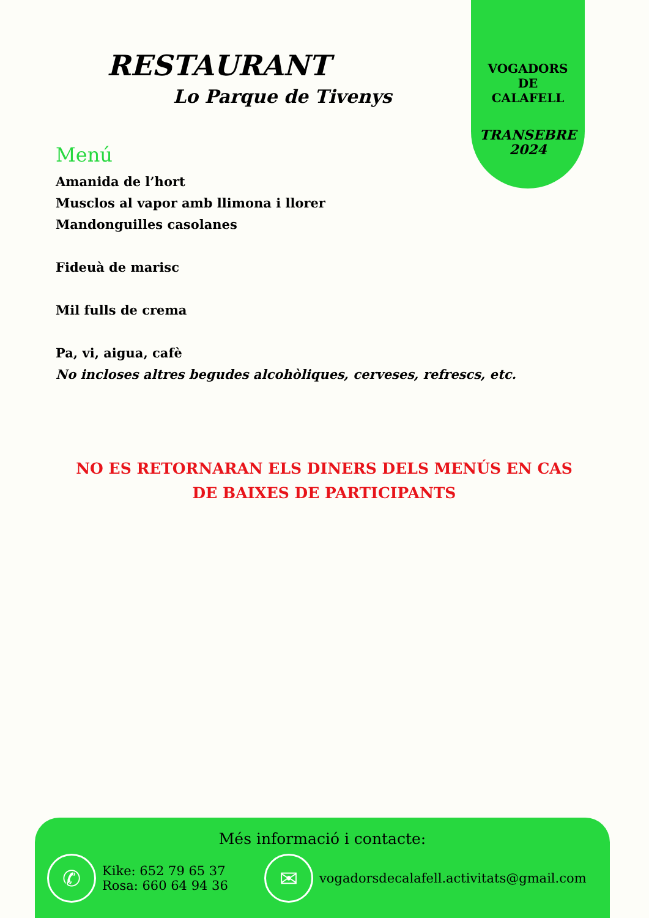VOGADORS
DE
CALAFELL
TRANSEBRE
2024
RESTAURANT
Lo Parque de Tivenys
Menú
Amanida de l’hort
Musclos al vapor amb llimona i llorer
Mandonguilles casolanes
Fideuà de marisc
Mil fulls de crema
Pa, vi, aigua, cafè
No incloses altres begudes alcohòliques, cerveses, refrescs, etc.
NO ES RETORNARAN ELS DINERS DELS MENÚS EN CAS DE BAIXES DE PARTICIPANTS
Més informació i contacte:
✆
Kike: 652 79 65 37
Rosa: 660 64 94 36
✉
vogadorsdecalafell.activitats@gmail.com